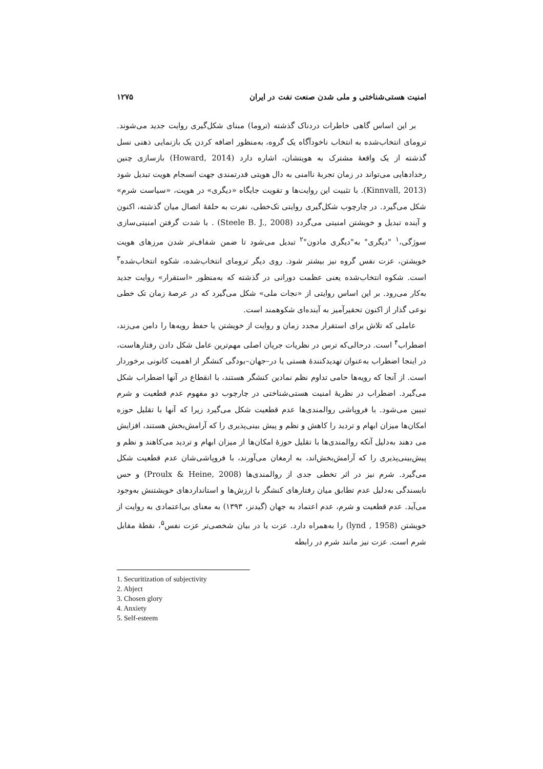امنیت هستی‌شناختی و ملی شدن صنعت نفت در ایران ۱۲۷۵
بر این اساس گاهی خاطرات دردناک گذشته (تروما) مبنای شکل‌گیری روایت جدید می‌شوند. ترومای انتخاب‌شده به انتخاب ناخودآگاه یک گروه، به‌منظور اضافه کردن یک بازنمایی ذهنی نسل گذشته از یک واقعهٔ مشترک به هویتشان، اشاره دارد (Howard, 2014) بازسازی چنین رخدادهایی می‌تواند در زمان تجربهٔ ناامنی به دال هویتی قدرتمندی جهت انسجام هویت تبدیل شود (Kinnvall, 2013). با تثبیت این روایت‌ها و تقویت جایگاه «دیگری» در هویت، «سیاست شرم» شکل می‌گیرد. در چارچوب شکل‌گیری روایتی تک‌خطی، نفرت به حلقهٔ اتصال میان گذشته، اکنون و آینده تبدیل و خویشتن امنیتی می‌گردد (Steele B. J., 2008) . با شدت گرفتن امنیتی‌سازی سوژگی،<sup>۱</sup> "دیگری" به"دیگری مادون"<sup>۲</sup> تبدیل می‌شود تا ضمن شفاف‌تر شدن مرزهای هویت خویشتن، عزت نفس گروه نیز بیشتر شود. روی دیگر ترومای انتخاب‌شده، شکوه انتخاب‌شده<sup>۳</sup> است. شکوه انتخاب‌شده یعنی عظمت دورانی در گذشته که به‌منظور «استقرار» روایت جدید به‌کار می‌رود. بر این اساس روایتی از «نجات ملی» شکل می‌گیرد که در عرصهٔ زمان تک خطی نوعی گذار از اکنون تحقیرآمیز به آینده‌ای شکوهمند است.
عاملی که تلاش برای استقرار مجدد زمان و روایت از خویشتن یا حفظ رویه‌ها را دامن می‌زند، اضطراب<sup>۴</sup> است. درحالی‌که ترس در نظریات جریان اصلی مهم‌ترین عامل شکل دادن رفتارهاست، در اینجا اضطراب به‌عنوان تهدیدکنندهٔ هستی یا در–جهان–بودگی کنشگر از اهمیت کانونی برخوردار است. از آنجا که رویه‌ها حامی تداوم نظم نمادین کنشگر هستند، با انقطاع در آنها اضطراب شکل می‌گیرد. اضطراب در نظریهٔ امنیت هستی‌شناختی در چارچوب دو مفهوم عدم قطعیت و شرم تبیین می‌شود. با فروپاشی روالمندی‌ها عدم قطعیت شکل می‌گیرد زیرا که آنها با تقلیل حوزه امکان‌ها میزان ابهام و تردید را کاهش و نظم و پیش بینی‌پذیری را که آرامش‌بخش هستند، افزایش می دهند به‌دلیل آنکه روالمندی‌ها با تقلیل حوزهٔ امکان‌ها از میزان ابهام و تردید می‌کاهند و نظم و پیش‌بینی‌پذیری را که آرامش‌بخش‌اند، به ارمغان می‌آورند، با فروپاشی‌شان عدم قطعیت شکل می‌گیرد. شرم نیز در اثر تخطی جدی از روالمندی‌ها (Proulx & Heine, 2008) و حس نابسندگی به‌دلیل عدم تطابق میان رفتارهای کنشگر با ارزش‌ها و استانداردهای خویشتنش به‌وجود می‌آید. عدم قطعیت و شرم، عدم اعتماد به جهان (گیدنز، ۱۳۹۳) به معنای بی‌اعتمادی به روایت از خویشتن (lynd , 1958) را به‌همراه دارد. عزت یا در بیان شخصی‌تر عزت نفس<sup>۵</sup>، نقطهٔ مقابل شرم است. عزت نیز مانند شرم در رابطه
1. Securitization of subjectivity
2. Abject
3. Chosen glory
4. Anxiety
5. Self-esteem